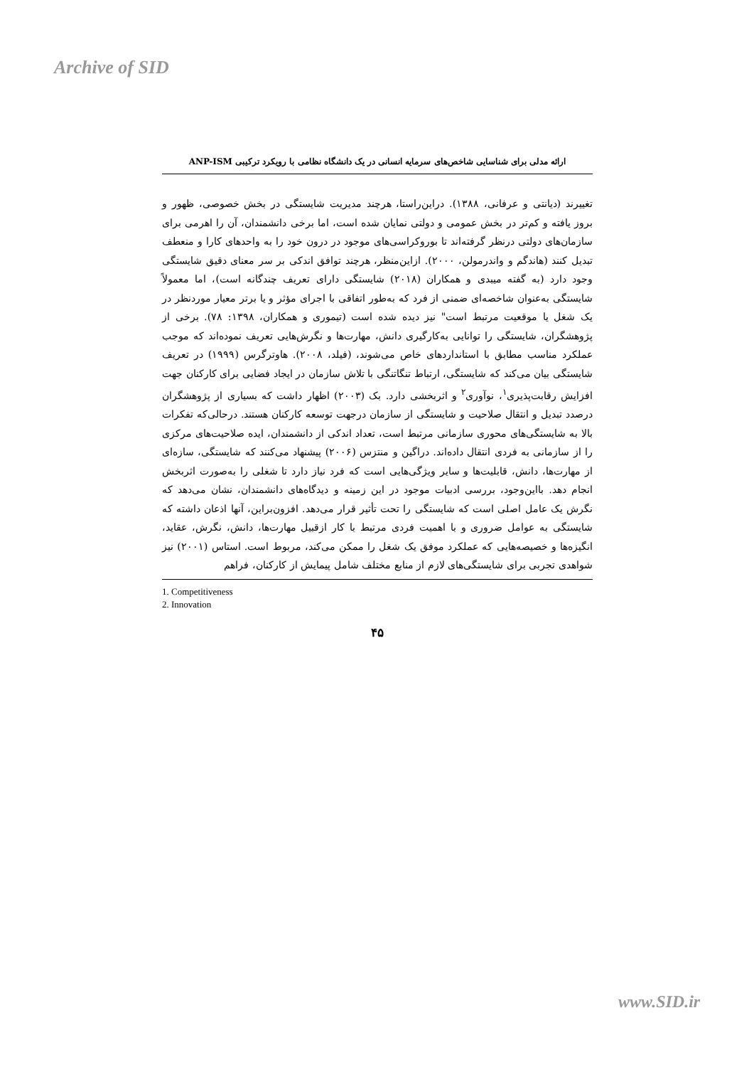Archive of SID
ارائه مدلی برای شناسایی شاخص‌های سرمایه انسانی در یک دانشگاه نظامی با رویکرد ترکیبی ANP-ISM
تغییرند (دیانتی و عرفانی، ۱۳۸۸). دراین‌راستا، هرچند مدیریت شایستگی در بخش خصوصی، ظهور و بروز یافته و کم‌تر در بخش عمومی و دولتی نمایان شده است، اما برخی دانشمندان، آن را اهرمی برای سازمان‌های دولتی درنظر گرفته‌اند تا بوروکراسی‌های موجود در درون خود را به واحدهای کارا و منعطف تبدیل کنند (هاندگم و واندرمولن، ۲۰۰۰). ازاین‌منظر، هرچند توافق اندکی بر سر معنای دقیق شایستگی وجود دارد (به گفته میبدی و همکاران (۲۰۱۸) شایستگی دارای تعریف چندگانه است)، اما معمولاً شایستگی به‌عنوان شاخصه‌ای ضمنی از فرد که به‌طور اتفاقی با اجرای مؤثر و یا برتر معیار موردنظر در یک شغل یا موقعیت مرتبط است" نیز دیده شده است (تیموری و همکاران، ۱۳۹۸: ۷۸). برخی از پژوهشگران، شایستگی را توانایی به‌کارگیری دانش، مهارت‌ها و نگرش‌هایی تعریف نموده‌اند که موجب عملکرد مناسب مطابق با استانداردهای خاص می‌شوند، (فیلد، ۲۰۰۸). هاوترگرس (۱۹۹۹) در تعریف شایستگی بیان می‌کند که شایستگی، ارتباط تنگاتنگی با تلاش سازمان در ایجاد فضایی برای کارکنان جهت افزایش رقابت‌پذیری<sup>۱</sup>، نوآوری<sup>۲</sup> و اثربخشی دارد. بک (۲۰۰۳) اظهار داشت که بسیاری از پژوهشگران درصدد تبدیل و انتقال صلاحیت و شایستگی از سازمان درجهت توسعه کارکنان هستند. درحالی‌که تفکرات بالا به شایستگی‌های محوری سازمانی مرتبط است، تعداد اندکی از دانشمندان، ایده صلاحیت‌های مرکزی را از سازمانی به فردی انتقال داده‌اند. دراگین و منتزس (۲۰۰۶) پیشنهاد می‌کنند که شایستگی، سازه‌ای از مهارت‌ها، دانش، قابلیت‌ها و سایر ویژگی‌هایی است که فرد نیاز دارد تا شغلی را به‌صورت اثربخش انجام دهد. بااین‌وجود، بررسی ادبیات موجود در این زمینه و دیدگاه‌های دانشمندان، نشان می‌دهد که نگرش یک عامل اصلی است که شایستگی را تحت تأثیر قرار می‌دهد. افزون‌براین، آنها اذعان داشته که شایستگی به عوامل ضروری و با اهمیت فردی مرتبط با کار ازقبیل مهارت‌ها، دانش، نگرش، عقاید، انگیزه‌ها و خصیصه‌هایی که عملکرد موفق یک شغل را ممکن می‌کند، مربوط است. استاس (۲۰۰۱) نیز شواهدی تجربی برای شایستگی‌های لازم از منابع مختلف شامل پیمایش از کارکنان، فراهم
1. Competitiveness
2. Innovation
۴۵
www.SID.ir